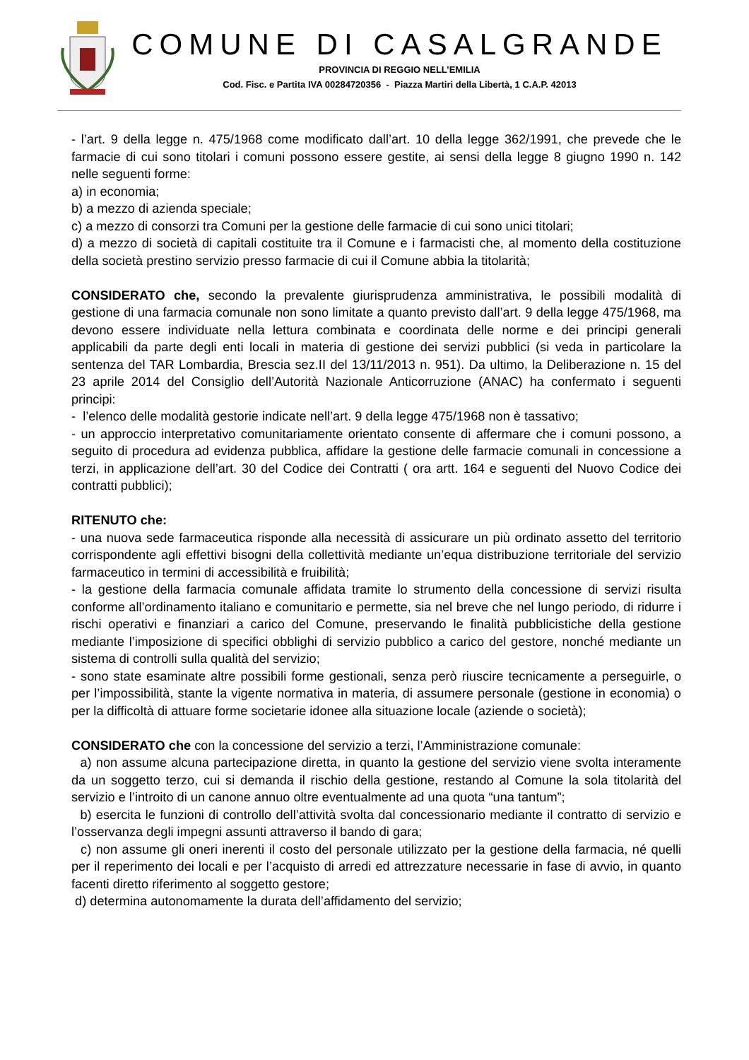COMUNE DI CASALGRANDE
PROVINCIA DI REGGIO NELL’EMILIA
Cod. Fisc. e Partita IVA 00284720356 - Piazza Martiri della Libertà, 1 C.A.P. 42013
- l’art. 9 della legge n. 475/1968 come modificato dall’art. 10 della legge 362/1991, che prevede che le farmacie di cui sono titolari i comuni possono essere gestite, ai sensi della legge 8 giugno 1990 n. 142 nelle seguenti forme:
a) in economia;
b) a mezzo di azienda speciale;
c) a mezzo di consorzi tra Comuni per la gestione delle farmacie di cui sono unici titolari;
d) a mezzo di società di capitali costituite tra il Comune e i farmacisti che, al momento della costituzione della società prestino servizio presso farmacie di cui il Comune abbia la titolarità;
CONSIDERATO che, secondo la prevalente giurisprudenza amministrativa, le possibili modalità di gestione di una farmacia comunale non sono limitate a quanto previsto dall’art. 9 della legge 475/1968, ma devono essere individuate nella lettura combinata e coordinata delle norme e dei principi generali applicabili da parte degli enti locali in materia di gestione dei servizi pubblici (si veda in particolare la sentenza del TAR Lombardia, Brescia sez.II del 13/11/2013 n. 951). Da ultimo, la Deliberazione n. 15 del 23 aprile 2014 del Consiglio dell’Autorità Nazionale Anticorruzione (ANAC) ha confermato i seguenti principi:
- l’elenco delle modalità gestorie indicate nell’art. 9 della legge 475/1968 non è tassativo;
- un approccio interpretativo comunitariamente orientato consente di affermare che i comuni possono, a seguito di procedura ad evidenza pubblica, affidare la gestione delle farmacie comunali in concessione a terzi, in applicazione dell’art. 30 del Codice dei Contratti ( ora artt. 164 e seguenti del Nuovo Codice dei contratti pubblici);
RITENUTO che:
- una nuova sede farmaceutica risponde alla necessità di assicurare un più ordinato assetto del territorio corrispondente agli effettivi bisogni della collettività mediante un’equa distribuzione territoriale del servizio farmaceutico in termini di accessibilità e fruibilità;
- la gestione della farmacia comunale affidata tramite lo strumento della concessione di servizi risulta conforme all’ordinamento italiano e comunitario e permette, sia nel breve che nel lungo periodo, di ridurre i rischi operativi e finanziari a carico del Comune, preservando le finalità pubblicistiche della gestione mediante l’imposizione di specifici obblighi di servizio pubblico a carico del gestore, nonché mediante un sistema di controlli sulla qualità del servizio;
- sono state esaminate altre possibili forme gestionali, senza però riuscire tecnicamente a perseguirle, o per l’impossibilità, stante la vigente normativa in materia, di assumere personale (gestione in economia) o per la difficoltà di attuare forme societarie idonee alla situazione locale (aziende o società);
CONSIDERATO che con la concessione del servizio a terzi, l’Amministrazione comunale:
a) non assume alcuna partecipazione diretta, in quanto la gestione del servizio viene svolta interamente da un soggetto terzo, cui si demanda il rischio della gestione, restando al Comune la sola titolarità del servizio e l’introito di un canone annuo oltre eventualmente ad una quota “una tantum”;
b) esercita le funzioni di controllo dell’attività svolta dal concessionario mediante il contratto di servizio e l’osservanza degli impegni assunti attraverso il bando di gara;
c) non assume gli oneri inerenti il costo del personale utilizzato per la gestione della farmacia, né quelli per il reperimento dei locali e per l’acquisto di arredi ed attrezzature necessarie in fase di avvio, in quanto facenti diretto riferimento al soggetto gestore;
d) determina autonomamente la durata dell’affidamento del servizio;